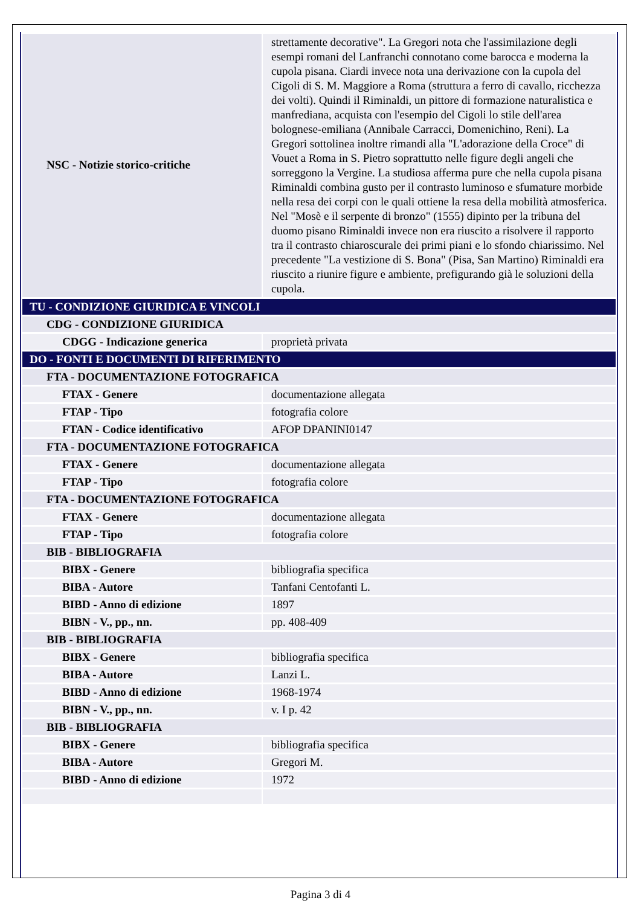| NSC - Notizie storico-critiche | strettamente decorative". La Gregori nota che l'assimilazione degli esempi romani del Lanfranchi connotano come barocca e moderna la cupola pisana. Ciardi invece nota una derivazione con la cupola del Cigoli di S. M. Maggiore a Roma (struttura a ferro di cavallo, ricchezza dei volti). Quindi il Riminaldi, un pittore di formazione naturalistica e manfrediana, acquista con l'esempio del Cigoli lo stile dell'area bolognese-emiliana (Annibale Carracci, Domenichino, Reni). La Gregori sottolinea inoltre rimandi alla "L'adorazione della Croce" di Vouet a Roma in S. Pietro soprattutto nelle figure degli angeli che sorreggono la Vergine. La studiosa afferma pure che nella cupola pisana Riminaldi combina gusto per il contrasto luminoso e sfumature morbide nella resa dei corpi con le quali ottiene la resa della mobilità atmosferica. Nel "Mosè e il serpente di bronzo" (1555) dipinto per la tribuna del duomo pisano Riminaldi invece non era riuscito a risolvere il rapporto tra il contrasto chiaroscurale dei primi piani e lo sfondo chiarissimo. Nel precedente "La vestizione di S. Bona" (Pisa, San Martino) Riminaldi era riuscito a riunire figure e ambiente, prefigurando già le soluzioni della cupola. |
| TU - CONDIZIONE GIURIDICA E VINCOLI | |
| CDG - CONDIZIONE GIURIDICA | |
| CDGG - Indicazione generica | proprietà privata |
| DO - FONTI E DOCUMENTI DI RIFERIMENTO | |
| FTA - DOCUMENTAZIONE FOTOGRAFICA | |
| FTAX - Genere | documentazione allegata |
| FTAP - Tipo | fotografia colore |
| FTAN - Codice identificativo | AFOP DPANINI0147 |
| FTA - DOCUMENTAZIONE FOTOGRAFICA | |
| FTAX - Genere | documentazione allegata |
| FTAP - Tipo | fotografia colore |
| FTA - DOCUMENTAZIONE FOTOGRAFICA | |
| FTAX - Genere | documentazione allegata |
| FTAP - Tipo | fotografia colore |
| BIB - BIBLIOGRAFIA | |
| BIBX - Genere | bibliografia specifica |
| BIBA - Autore | Tanfani Centofanti L. |
| BIBD - Anno di edizione | 1897 |
| BIBN - V., pp., nn. | pp. 408-409 |
| BIB - BIBLIOGRAFIA | |
| BIBX - Genere | bibliografia specifica |
| BIBA - Autore | Lanzi L. |
| BIBD - Anno di edizione | 1968-1974 |
| BIBN - V., pp., nn. | v. I p. 42 |
| BIB - BIBLIOGRAFIA | |
| BIBX - Genere | bibliografia specifica |
| BIBA - Autore | Gregori M. |
| BIBD - Anno di edizione | 1972 |
Pagina 3 di 4